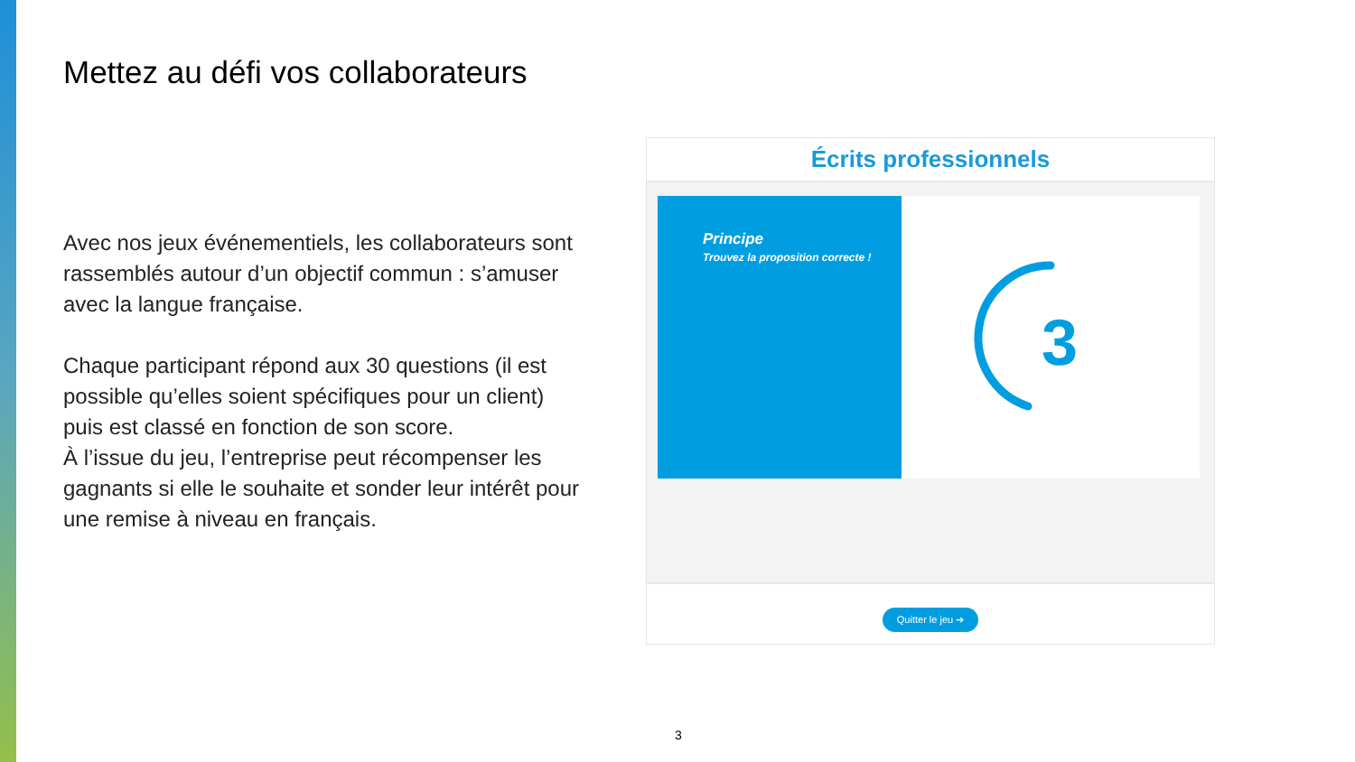Mettez au défi vos collaborateurs
Avec nos jeux événementiels, les collaborateurs sont rassemblés autour d’un objectif commun : s’amuser avec la langue française.
Chaque participant répond aux 30 questions (il est possible qu’elles soient spécifiques pour un client) puis est classé en fonction de son score.
À l’issue du jeu, l’entreprise peut récompenser les gagnants si elle le souhaite et sonder leur intérêt pour une remise à niveau en français.
Écrits professionnels
Principe
Trouvez la proposition correcte !
3
Quitter le jeu ➔
3